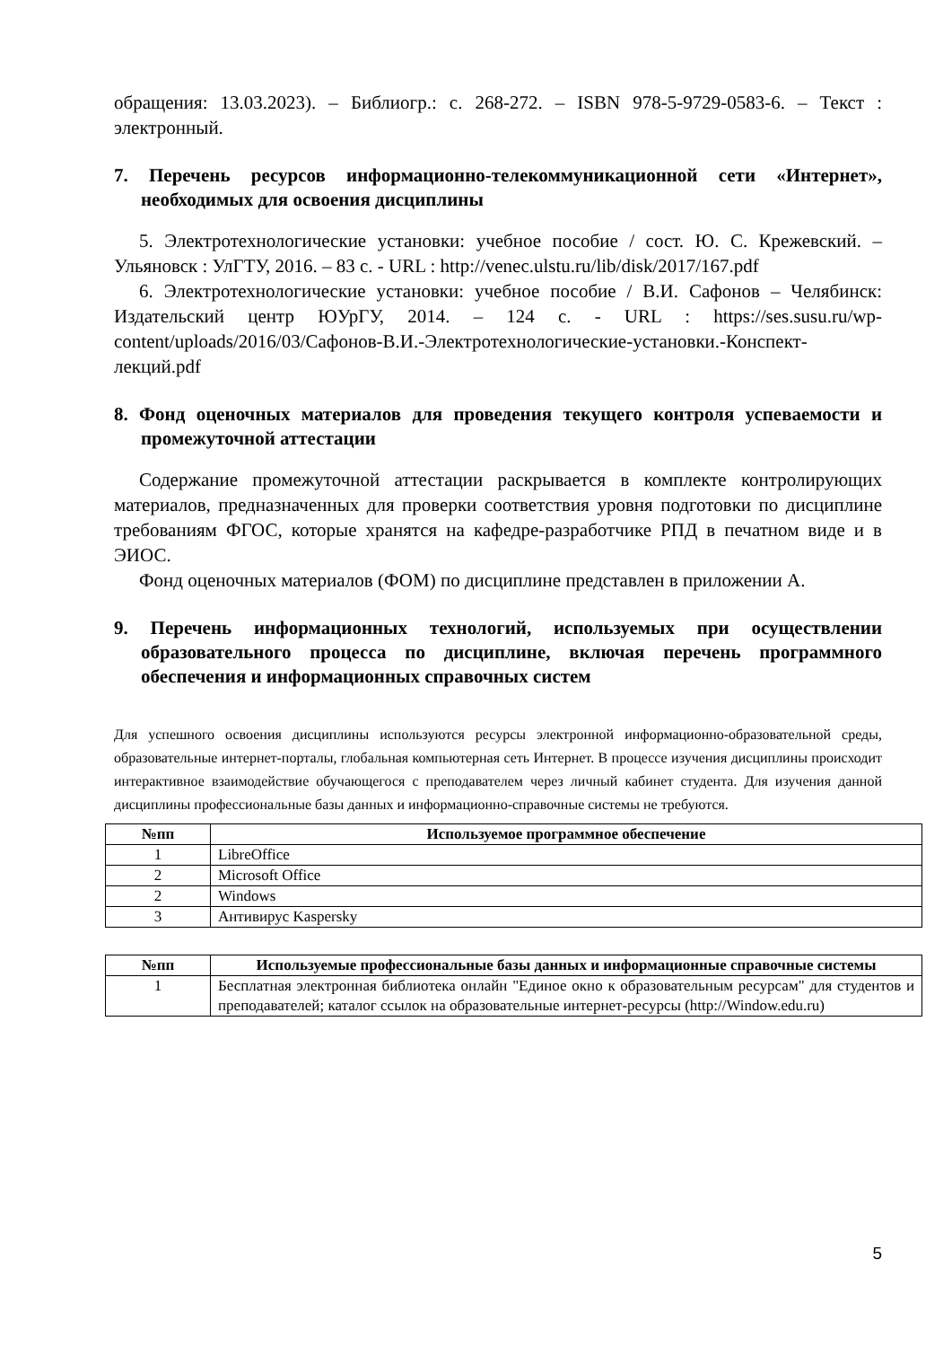обращения: 13.03.2023). – Библиогр.: с. 268-272. – ISBN 978-5-9729-0583-6. – Текст : электронный.
7. Перечень ресурсов информационно-телекоммуникационной сети «Интернет», необходимых для освоения дисциплины
5. Электротехнологические установки: учебное пособие / сост. Ю. С. Крежевский. – Ульяновск : УлГТУ, 2016. – 83 с. - URL : http://venec.ulstu.ru/lib/disk/2017/167.pdf
6. Электротехнологические установки: учебное пособие / В.И. Сафонов – Челябинск: Издательский центр ЮУрГУ, 2014. – 124 с. - URL : https://ses.susu.ru/wp-content/uploads/2016/03/Сафонов-В.И.-Электротехнологические-установки.-Конспект-лекций.pdf
8. Фонд оценочных материалов для проведения текущего контроля успеваемости и промежуточной аттестации
Содержание промежуточной аттестации раскрывается в комплекте контролирующих материалов, предназначенных для проверки соответствия уровня подготовки по дисциплине требованиям ФГОС, которые хранятся на кафедре-разработчике РПД в печатном виде и в ЭИОС.
Фонд оценочных материалов (ФОМ) по дисциплине представлен в приложении А.
9. Перечень информационных технологий, используемых при осуществлении образовательного процесса по дисциплине, включая перечень программного обеспечения и информационных справочных систем
Для успешного освоения дисциплины используются ресурсы электронной информационно-образовательной среды, образовательные интернет-порталы, глобальная компьютерная сеть Интернет. В процессе изучения дисциплины происходит интерактивное взаимодействие обучающегося с преподавателем через личный кабинет студента. Для изучения данной дисциплины профессиональные базы данных и информационно-справочные системы не требуются.
| №пп | Используемое программное обеспечение |
| --- | --- |
| 1 | LibreOffice |
| 2 | Microsoft Office |
| 2 | Windows |
| 3 | Антивирус Kaspersky |
| №пп | Используемые профессиональные базы данных и информационные справочные системы |
| --- | --- |
| 1 | Бесплатная электронная библиотека онлайн "Единое окно к образовательным ресурсам" для студентов и преподавателей; каталог ссылок на образовательные интернет-ресурсы (http://Window.edu.ru) |
5